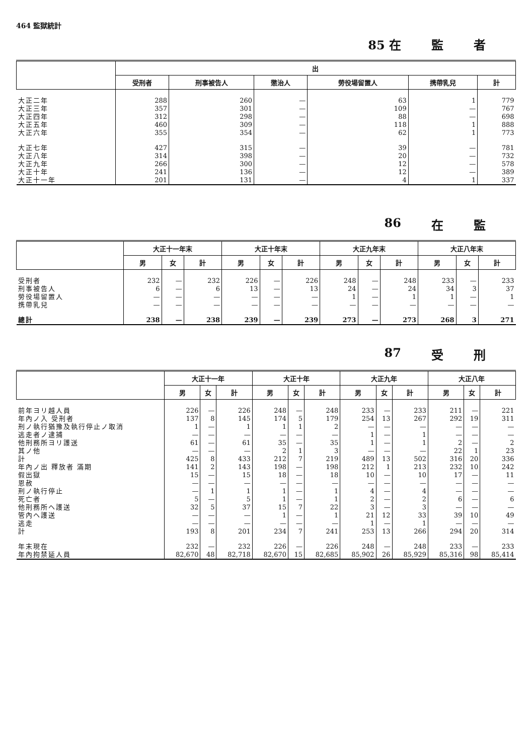464 監獄統計
85 在 監 者
| | 出 | | | | | |
| --- | --- | --- | --- | --- | --- | --- |
| | 受刑者 | 刑事被告人 | 懲治人 | 勞役場留置人 | 携帶乳兒 | 計 |
| 大正二年 | 288 | 260 | — | 63 | 1 | 779 |
| 大正三年 | 357 | 301 | — | 109 | — | 767 |
| 大正四年 | 312 | 298 | — | 88 | — | 698 |
| 大正五年 | 460 | 309 | — | 118 | 1 | 888 |
| 大正六年 | 355 | 354 | — | 62 | 1 | 773 |
| 大正七年 | 427 | 315 | — | 39 | — | 781 |
| 大正八年 | 314 | 398 | — | 20 | — | 732 |
| 大正九年 | 266 | 300 | — | 12 | — | 578 |
| 大正十年 | 241 | 136 | — | 12 | — | 389 |
| 大正十一年 | 201 | 131 | — | 4 | 1 | 337 |
86 在 監
| | 大正十一年末 | | | 大正十年末 | | | 大正九年末 | | | 大正八年末 | | |
| --- | --- | --- | --- | --- | --- | --- | --- | --- | --- | --- | --- | --- |
| | 男 | 女 | 計 | 男 | 女 | 計 | 男 | 女 | 計 | 男 | 女 | 計 |
| 受刑者 | 232 | — | 232 | 226 | — | 226 | 248 | — | 248 | 233 | — | 233 |
| 刑事被告人 | 6 | — | 6 | 13 | — | 13 | 24 | — | 24 | 34 | 3 | 37 |
| 勞役場留置人 | — | — | — | — | — | — | 1 | — | 1 | 1 | — | 1 |
| 携帶乳兒 | — | — | — | — | — | — | — | — | — | — | — | — |
| 總計 | 238 | — | 238 | 239 | — | 239 | 273 | — | 273 | 268 | 3 | 271 |
87 受 刑
| | 大正十一年 | | | 大正十年 | | | 大正九年 | | | 大正八年 | | |
| --- | --- | --- | --- | --- | --- | --- | --- | --- | --- | --- | --- | --- |
| | 男 | 女 | 計 | 男 | 女 | 計 | 男 | 女 | 計 | 男 | 女 | 計 |
| 前年ヨリ越人員 | 226 | — | 226 | 248 | — | 248 | 233 | — | 233 | 211 | — | 221 |
| 年內ノ入 受刑者 | 137 | 8 | 145 | 174 | 5 | 179 | 254 | 13 | 267 | 292 | 19 | 311 |
| 刑ノ執行猶豫及執行停止ノ取消 | 1 | — | 1 | 1 | 1 | 2 | — | — | — | — | — | — |
| 逃走者ノ逮捕 | — | — | — | — | — | — | 1 | — | 1 | — | — | — |
| 他刑務所ヨリ護送 | 61 | — | 61 | 35 | — | 35 | 1 | — | 1 | 2 | — | 2 |
| 其ノ他 | — | — | — | 2 | 1 | 3 | — | — | — | 22 | 1 | 23 |
| 計 | 425 | 8 | 433 | 212 | 7 | 219 | 489 | 13 | 502 | 316 | 20 | 336 |
| 年內ノ出 釋放者 滿期 | 141 | 2 | 143 | 198 | — | 198 | 212 | 1 | 213 | 232 | 10 | 242 |
| 假出獄 | 15 | — | 15 | 18 | — | 18 | 10 | — | 10 | 17 | — | 11 |
| 恩赦 | — | — | — | — | — | — | — | — | — | — | — | — |
| 刑ノ執行停止 | — | 1 | 1 | 1 | — | 1 | 4 | — | 4 | — | — | — |
| 死亡者 | 5 | — | 5 | 1 | — | 1 | 2 | — | 2 | 6 | — | 6 |
| 他刑務所ヘ護送 | 32 | 5 | 37 | 15 | 7 | 22 | 3 | — | 3 | — | — | — |
| 管內ヘ護送 | — | — | — | 1 | — | 1 | 21 | 12 | 33 | 39 | 10 | 49 |
| 逃走 | — | — | — | — | — | — | 1 | — | 1 | — | — | — |
| 計 | 193 | 8 | 201 | 234 | 7 | 241 | 253 | 13 | 266 | 294 | 20 | 314 |
| 年末現在 | 232 | — | 232 | 226 | — | 226 | 248 | — | 248 | 233 | — | 233 |
| 年內拘禁延人員 | 82,670 | 48 | 82,718 | 82,670 | 15 | 82,685 | 85,902 | 26 | 85,929 | 85,316 | 98 | 85,414 |